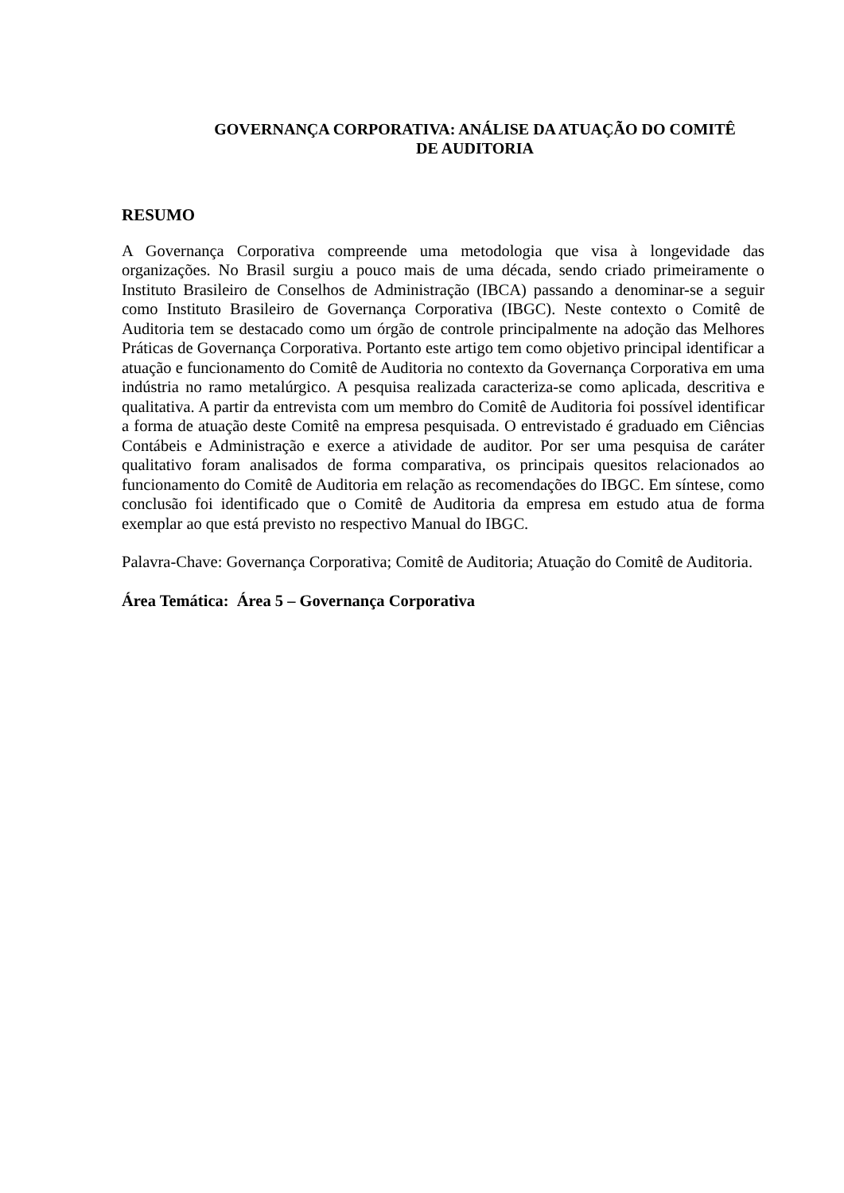GOVERNANÇA CORPORATIVA: ANÁLISE DA ATUAÇÃO DO COMITÊ
DE AUDITORIA
RESUMO
A Governança Corporativa compreende uma metodologia que visa à longevidade das organizações. No Brasil surgiu a pouco mais de uma década, sendo criado primeiramente o Instituto Brasileiro de Conselhos de Administração (IBCA) passando a denominar-se a seguir como Instituto Brasileiro de Governança Corporativa (IBGC). Neste contexto o Comitê de Auditoria tem se destacado como um órgão de controle principalmente na adoção das Melhores Práticas de Governança Corporativa. Portanto este artigo tem como objetivo principal identificar a atuação e funcionamento do Comitê de Auditoria no contexto da Governança Corporativa em uma indústria no ramo metalúrgico. A pesquisa realizada caracteriza-se como aplicada, descritiva e qualitativa. A partir da entrevista com um membro do Comitê de Auditoria foi possível identificar a forma de atuação deste Comitê na empresa pesquisada. O entrevistado é graduado em Ciências Contábeis e Administração e exerce a atividade de auditor. Por ser uma pesquisa de caráter qualitativo foram analisados de forma comparativa, os principais quesitos relacionados ao funcionamento do Comitê de Auditoria em relação as recomendações do IBGC. Em síntese, como conclusão foi identificado que o Comitê de Auditoria da empresa em estudo atua de forma exemplar ao que está previsto no respectivo Manual do IBGC.
Palavra-Chave: Governança Corporativa; Comitê de Auditoria; Atuação do Comitê de Auditoria.
Área Temática: Área 5 – Governança Corporativa